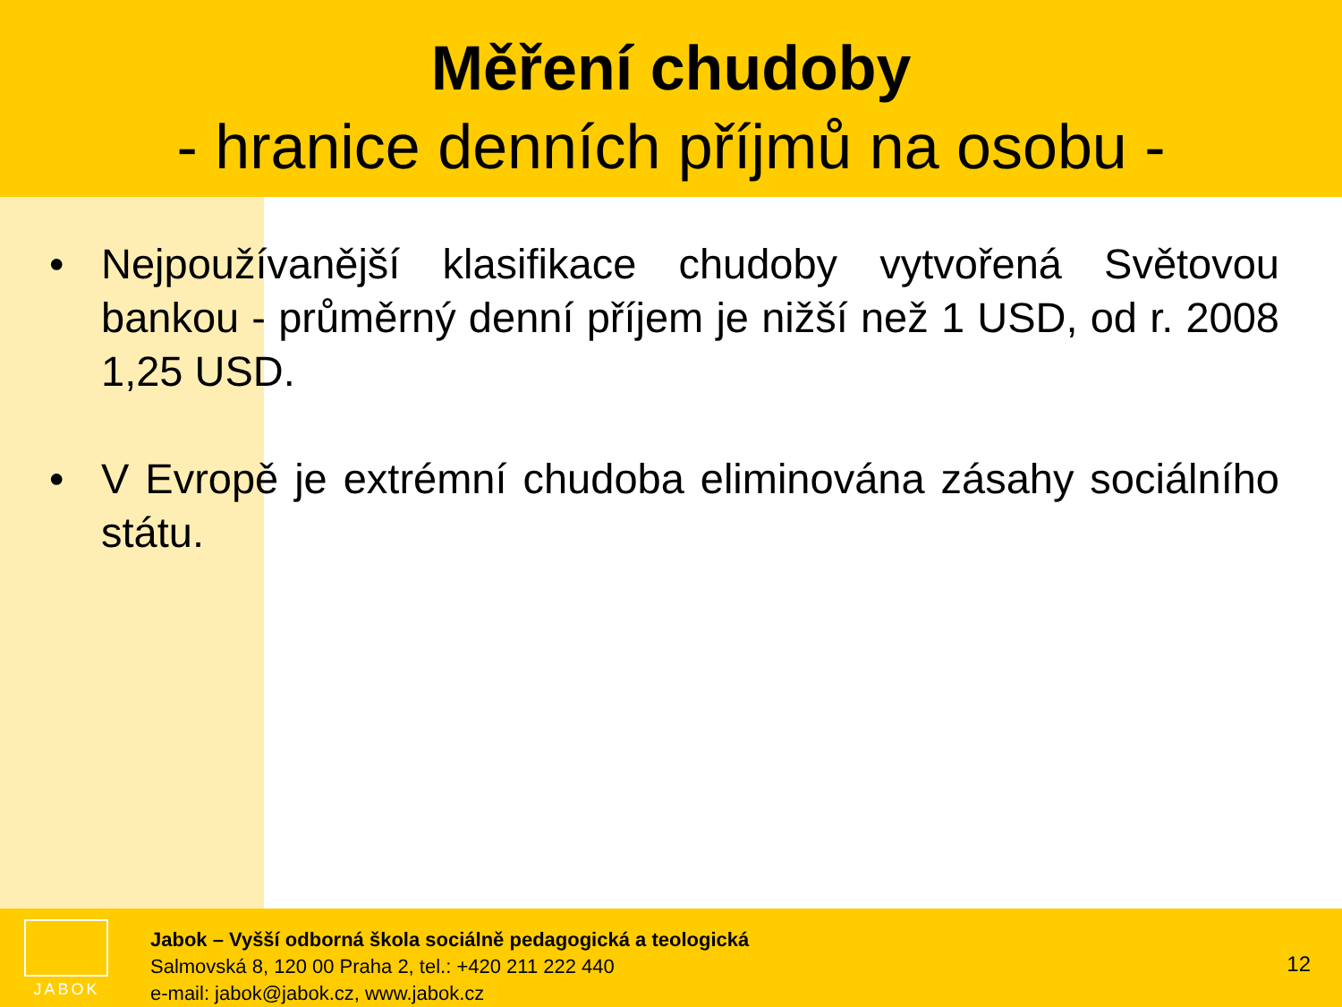Měření chudoby
- hranice denních příjmů na osobu -
• Nejpoužívanější klasifikace chudoby vytvořená Světovou bankou - průměrný denní příjem je nižší než 1 USD, od r. 2008 1,25 USD.
• V Evropě je extrémní chudoba eliminována zásahy sociálního státu.
JABOK
Jabok – Vyšší odborná škola sociálně pedagogická a teologická
Salmovská 8, 120 00 Praha 2, tel.: +420 211 222 440
e-mail: jabok@jabok.cz, www.jabok.cz
12